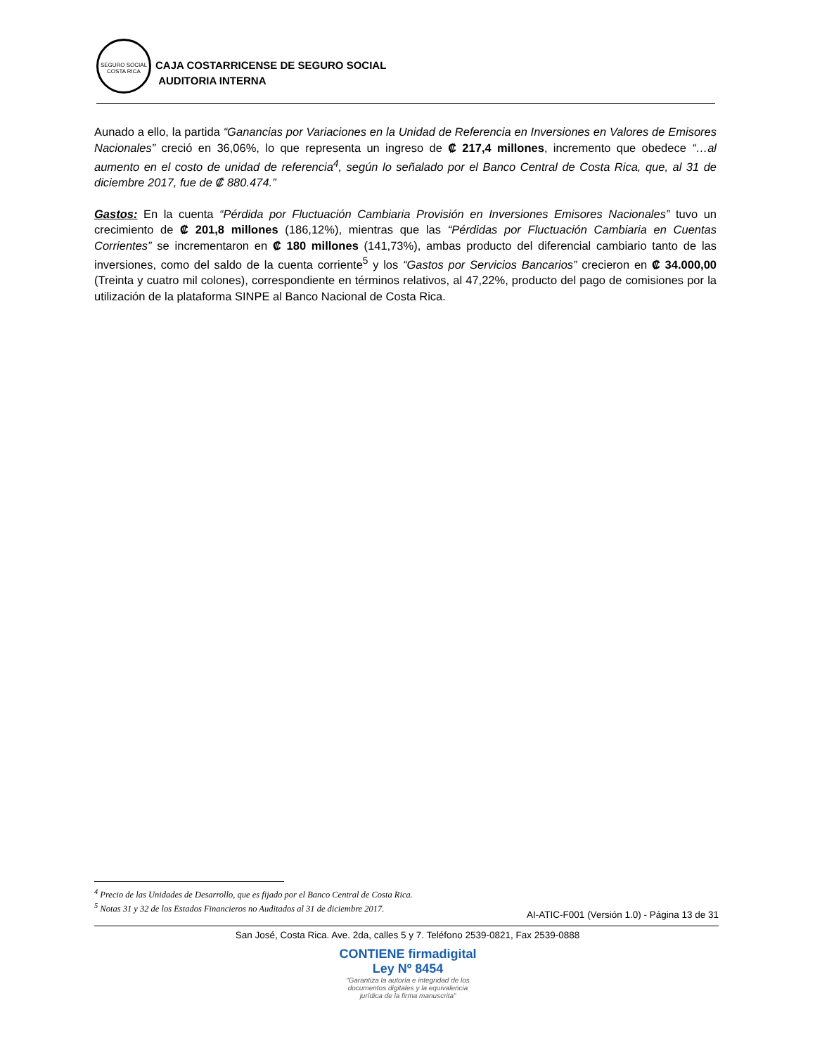SEGURO SOCIAL
COSTA RICA
CAJA COSTARRICENSE DE SEGURO SOCIAL
AUDITORIA INTERNA
Aunado a ello, la partida “Ganancias por Variaciones en la Unidad de Referencia en Inversiones en Valores de Emisores Nacionales” creció en 36,06%, lo que representa un ingreso de ₡ 217,4 millones, incremento que obedece “…al aumento en el costo de unidad de referencia<sup>4</sup>, según lo señalado por el Banco Central de Costa Rica, que, al 31 de diciembre 2017, fue de ₡ 880.474.”
Gastos: En la cuenta “Pérdida por Fluctuación Cambiaria Provisión en Inversiones Emisores Nacionales” tuvo un crecimiento de ₡ 201,8 millones (186,12%), mientras que las “Pérdidas por Fluctuación Cambiaria en Cuentas Corrientes” se incrementaron en ₡ 180 millones (141,73%), ambas producto del diferencial cambiario tanto de las inversiones, como del saldo de la cuenta corriente<sup>5</sup> y los “Gastos por Servicios Bancarios” crecieron en ₡ 34.000,00 (Treinta y cuatro mil colones), correspondiente en términos relativos, al 47,22%, producto del pago de comisiones por la utilización de la plataforma SINPE al Banco Nacional de Costa Rica.
<sup>4</sup> Precio de las Unidades de Desarrollo, que es fijado por el Banco Central de Costa Rica.
<sup>5</sup> Notas 31 y 32 de los Estados Financieros no Auditados al 31 de diciembre 2017.
AI-ATIC-F001 (Versión 1.0) - Página 13 de 31
San José, Costa Rica. Ave. 2da, calles 5 y 7. Teléfono 2539-0821, Fax 2539-0888
CONTIENE firmadigital Ley Nº 8454
“Garantiza la autoría e integridad de los documentos digitales y la equivalencia jurídica de la firma manuscrita”